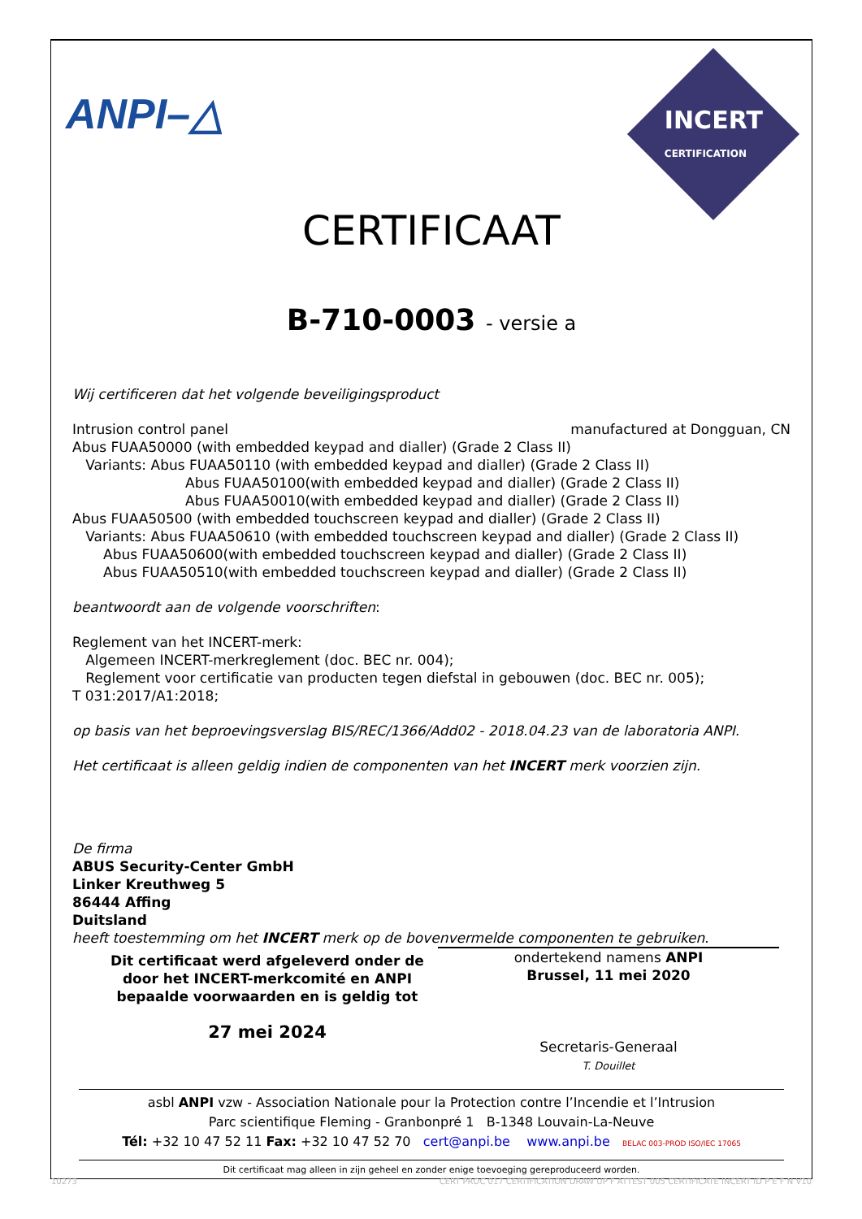ANPI–△
INCERT
CERTIFICATION
CERTIFICAAT
B-710-0003 - versie a
Wij certificeren dat het volgende beveiligingsproduct
Intrusion control panel manufactured at Dongguan, CN
Abus FUAA50000 (with embedded keypad and dialler) (Grade 2 Class II)
Variants: Abus FUAA50110 (with embedded keypad and dialler) (Grade 2 Class II)
Abus FUAA50100(with embedded keypad and dialler) (Grade 2 Class II)
Abus FUAA50010(with embedded keypad and dialler) (Grade 2 Class II)
Abus FUAA50500 (with embedded touchscreen keypad and dialler) (Grade 2 Class II)
Variants: Abus FUAA50610 (with embedded touchscreen keypad and dialler) (Grade 2 Class II)
Abus FUAA50600(with embedded touchscreen keypad and dialler) (Grade 2 Class II)
Abus FUAA50510(with embedded touchscreen keypad and dialler) (Grade 2 Class II)
beantwoordt aan de volgende voorschriften:
Reglement van het INCERT-merk:
Algemeen INCERT-merkreglement (doc. BEC nr. 004);
Reglement voor certificatie van producten tegen diefstal in gebouwen (doc. BEC nr. 005);
T 031:2017/A1:2018;
op basis van het beproevingsverslag BIS/REC/1366/Add02 - 2018.04.23 van de laboratoria ANPI.
Het certificaat is alleen geldig indien de componenten van het INCERT merk voorzien zijn.
De firma
ABUS Security-Center GmbH
Linker Kreuthweg 5
86444 Affing
Duitsland
heeft toestemming om het INCERT merk op de bovenvermelde componenten te gebruiken.
Dit certificaat werd afgeleverd onder de door het INCERT-merkcomité en ANPI bepaalde voorwaarden en is geldig tot
27 mei 2024
ondertekend namens ANPI
Brussel, 11 mei 2020
Secretaris-Generaal
T. Douillet
asbl ANPI vzw - Association Nationale pour la Protection contre l’Incendie et l’Intrusion
Parc scientifique Fleming - Granbonpré 1 B-1348 Louvain-La-Neuve
Tél: +32 10 47 52 11 Fax: +32 10 47 52 70 cert@anpi.be www.anpi.be BELAC 003-PROD ISO/IEC 17065
Dit certificaat mag alleen in zijn geheel en zonder enige toevoeging gereproduceerd worden.
10273 CERT PROC 017 CERTIFICATION DRAW UP F ATTEST 005 CERTIFICATE INCERT ID P E F N V10